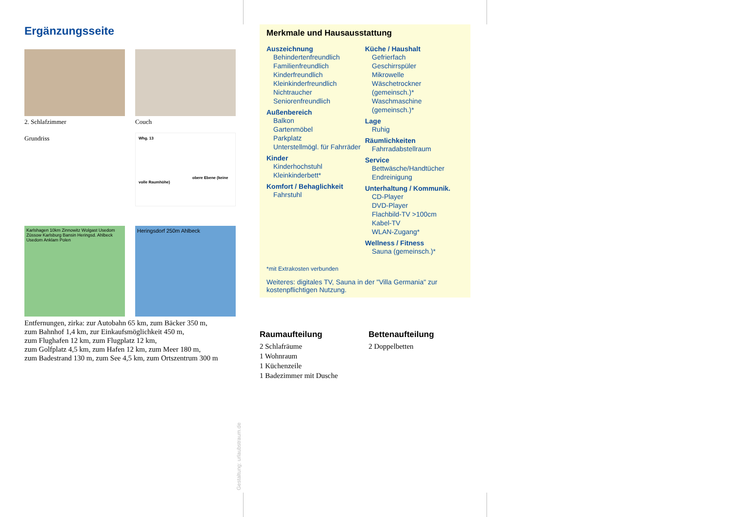Ergänzungsseite
2. Schlafzimmer
Couch
Grundriss
Whg. 13
obere Ebene (keine volle Raumhöhe)
Karlshagen 10km Zinnowitz Wolgast Usedom Züssow Karlsburg Bansin Heringsd. Ahlbeck Usedom Anklam Polen
Heringsdorf 250m Ahlbeck
Entfernungen, zirka: zur Autobahn 65 km, zum Bäcker 350 m,
zum Bahnhof 1,4 km, zur Einkaufsmöglichkeit 450 m,
zum Flughafen 12 km, zum Flugplatz 12 km,
zum Golfplatz 4,5 km, zum Hafen 12 km, zum Meer 180 m,
zum Badestrand 130 m, zum See 4,5 km, zum Ortszentrum 300 m
Merkmale und Hausausstattung
Auszeichnung
Behindertenfreundlich
Familienfreundlich
Kinderfreundlich
Kleinkinderfreundlich
Nichtraucher
Seniorenfreundlich
Außenbereich
Balkon
Gartenmöbel
Parkplatz
Unterstellmögl. für Fahrräder
Kinder
Kinderhochstuhl
Kleinkinderbett*
Komfort / Behaglichkeit
Fahrstuhl
Küche / Haushalt
Gefrierfach
Geschirrspüler
Mikrowelle
Wäschetrockner (gemeinsch.)*
Waschmaschine (gemeinsch.)*
Lage
Ruhig
Räumlichkeiten
Fahrradabstellraum
Service
Bettwäsche/Handtücher
Endreinigung
Unterhaltung / Kommunik.
CD-Player
DVD-Player
Flachbild-TV >100cm
Kabel-TV
WLAN-Zugang*
Wellness / Fitness
Sauna (gemeinsch.)*
*mit Extrakosten verbunden
Weiteres: digitales TV, Sauna in der "Villa Germania" zur kostenpflichtigen Nutzung.
Raumaufteilung
2 Schlafräume
1 Wohnraum
1 Küchenzeile
1 Badezimmer mit Dusche
Bettenaufteilung
2 Doppelbetten
Gestaltung: urlaubstraum.de